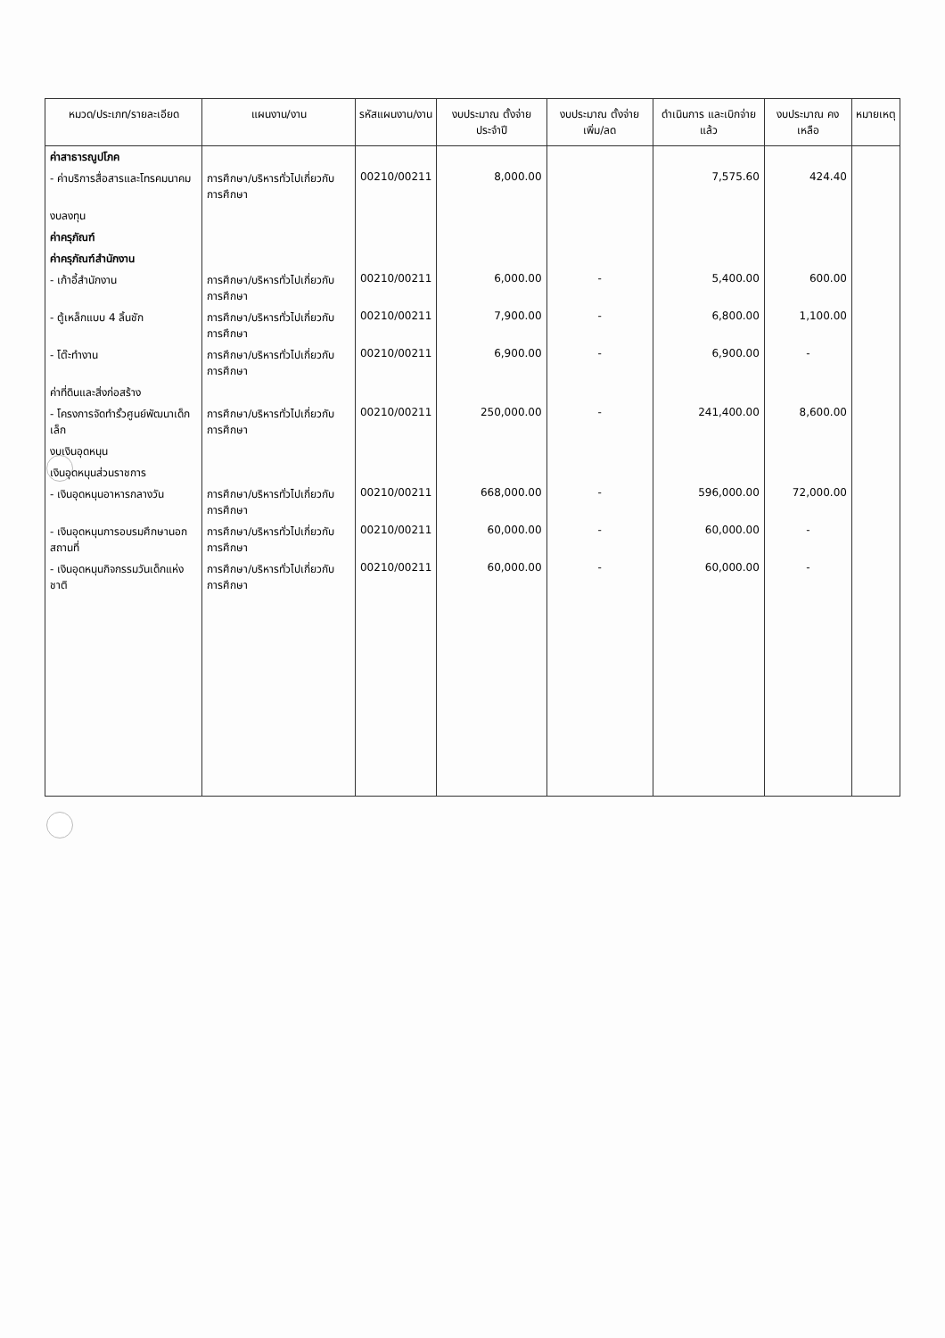| หมวด/ประเภท/รายละเอียด | แผนงาน/งาน | รหัสแผนงาน/งาน | งบประมาณ ตั้งจ่ายประจำปี | งบประมาณ ตั้งจ่ายเพิ่ม/ลด | ดำเนินการ และเบิกจ่ายแล้ว | งบประมาณ คงเหลือ | หมายเหตุ |
| --- | --- | --- | --- | --- | --- | --- | --- |
| ค่าสาธารณูปโภค | | | | | | | |
| - ค่าบริการสื่อสารและโทรคมนาคม | การศึกษา/บริหารทั่วไปเกี่ยวกับการศึกษา | 00210/00211 | 8,000.00 | | 7,575.60 | 424.40 | |
| งบลงทุน | | | | | | | |
| ค่าครุภัณฑ์ | | | | | | | |
| ค่าครุภัณฑ์สำนักงาน | | | | | | | |
| - เก้าอี้สำนักงาน | การศึกษา/บริหารทั่วไปเกี่ยวกับการศึกษา | 00210/00211 | 6,000.00 | - | 5,400.00 | 600.00 | |
| - ตู้เหล็กแบบ 4 ลิ้นชัก | การศึกษา/บริหารทั่วไปเกี่ยวกับการศึกษา | 00210/00211 | 7,900.00 | - | 6,800.00 | 1,100.00 | |
| - โต๊ะทำงาน | การศึกษา/บริหารทั่วไปเกี่ยวกับการศึกษา | 00210/00211 | 6,900.00 | - | 6,900.00 | - | |
| ค่าที่ดินและสิ่งก่อสร้าง | | | | | | | |
| - โครงการจัดทำรั้วศูนย์พัฒนาเด็กเล็ก | การศึกษา/บริหารทั่วไปเกี่ยวกับการศึกษา | 00210/00211 | 250,000.00 | - | 241,400.00 | 8,600.00 | |
| งบเงินอุดหนุน | | | | | | | |
| เงินอุดหนุนส่วนราชการ | | | | | | | |
| - เงินอุดหนุนอาหารกลางวัน | การศึกษา/บริหารทั่วไปเกี่ยวกับการศึกษา | 00210/00211 | 668,000.00 | - | 596,000.00 | 72,000.00 | |
| - เงินอุดหนุนการอบรมศึกษานอกสถานที่ | การศึกษา/บริหารทั่วไปเกี่ยวกับการศึกษา | 00210/00211 | 60,000.00 | - | 60,000.00 | - | |
| - เงินอุดหนุนกิจกรรมวันเด็กแห่งชาติ | การศึกษา/บริหารทั่วไปเกี่ยวกับการศึกษา | 00210/00211 | 60,000.00 | - | 60,000.00 | - | |